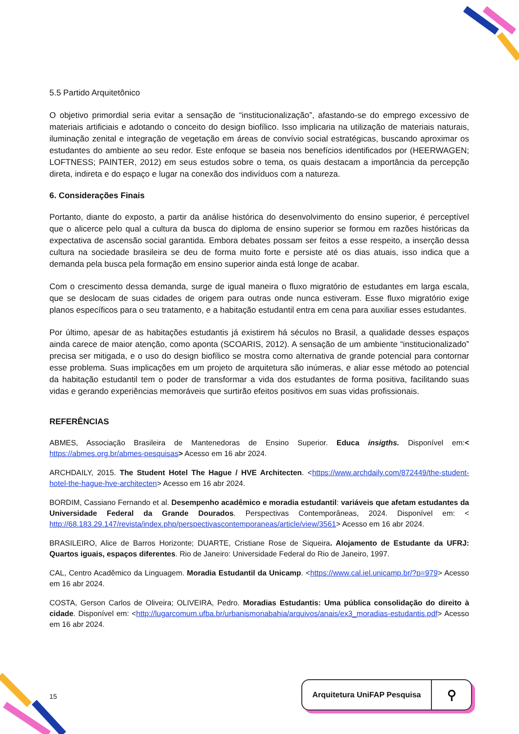5.5 Partido Arquitetônico
O objetivo primordial seria evitar a sensação de “institucionalização”, afastando-se do emprego excessivo de materiais artificiais e adotando o conceito do design biofílico. Isso implicaria na utilização de materiais naturais, iluminação zenital e integração de vegetação em áreas de convívio social estratégicas, buscando aproximar os estudantes do ambiente ao seu redor. Este enfoque se baseia nos benefícios identificados por (HEERWAGEN; LOFTNESS; PAINTER, 2012) em seus estudos sobre o tema, os quais destacam a importância da percepção direta, indireta e do espaço e lugar na conexão dos indivíduos com a natureza.
6. Considerações Finais
Portanto, diante do exposto, a partir da análise histórica do desenvolvimento do ensino superior, é perceptível que o alicerce pelo qual a cultura da busca do diploma de ensino superior se formou em razões históricas da expectativa de ascensão social garantida. Embora debates possam ser feitos a esse respeito, a inserção dessa cultura na sociedade brasileira se deu de forma muito forte e persiste até os dias atuais, isso indica que a demanda pela busca pela formação em ensino superior ainda está longe de acabar.
Com o crescimento dessa demanda, surge de igual maneira o fluxo migratório de estudantes em larga escala, que se deslocam de suas cidades de origem para outras onde nunca estiveram. Esse fluxo migratório exige planos específicos para o seu tratamento, e a habitação estudantil entra em cena para auxiliar esses estudantes.
Por último, apesar de as habitações estudantis já existirem há séculos no Brasil, a qualidade desses espaços ainda carece de maior atenção, como aponta (SCOARIS, 2012). A sensação de um ambiente “institucionalizado” precisa ser mitigada, e o uso do design biofílico se mostra como alternativa de grande potencial para contornar esse problema. Suas implicações em um projeto de arquitetura são inúmeras, e aliar esse método ao potencial da habitação estudantil tem o poder de transformar a vida dos estudantes de forma positiva, facilitando suas vidas e gerando experiências memoráveis que surtirão efeitos positivos em suas vidas profissionais.
REFERÊNCIAS
ABMES, Associação Brasileira de Mantenedoras de Ensino Superior. Educa insigths. Disponível em:< https://abmes.org.br/abmes-pesquisas> Acesso em 16 abr 2024.
ARCHDAILY, 2015. The Student Hotel The Hague / HVE Architecten. <https://www.archdaily.com/872449/the-student-hotel-the-hague-hve-architecten> Acesso em 16 abr 2024.
BORDIM, Cassiano Fernando et al. Desempenho acadêmico e moradia estudantil: variáveis que afetam estudantes da Universidade Federal da Grande Dourados. Perspectivas Contemporâneas, 2024. Disponível em: < http://68.183.29.147/revista/index.php/perspectivascontemporaneas/article/view/3561> Acesso em 16 abr 2024.
BRASILEIRO, Alice de Barros Horizonte; DUARTE, Cristiane Rose de Siqueira. Alojamento de Estudante da UFRJ: Quartos iguais, espaços diferentes. Rio de Janeiro: Universidade Federal do Rio de Janeiro, 1997.
CAL, Centro Acadêmico da Linguagem. Moradia Estudantil da Unicamp. <https://www.cal.iel.unicamp.br/?p=979> Acesso em 16 abr 2024.
COSTA, Gerson Carlos de Oliveira; OLIVEIRA, Pedro. Moradias Estudantis: Uma pública consolidação do direito à cidade. Disponível em: <http://lugarcomum.ufba.br/urbanismonabahia/arquivos/anais/ex3_moradias-estudantis.pdf> Acesso em 16 abr 2024.
15
Arquitetura UniFAP Pesquisa ⚲